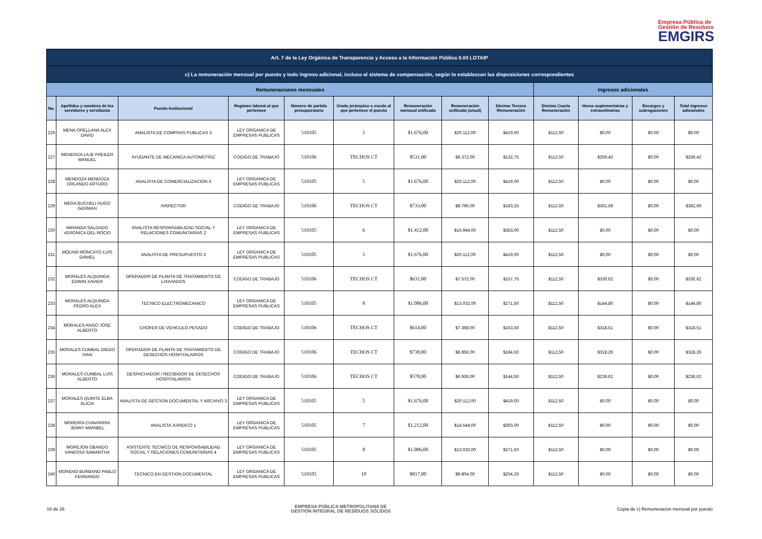Empresa Pública de
Gestión de Residuos
EMGIRS
| Art. 7 de la Ley Orgánica de Transparencia y Acceso a la Información Pública 0.00 LOTAIP | | | | | | | | | | | | |
| c) La remuneración mensual por puesto y todo ingreso adicional, incluso el sistema de compensación, según lo establezcan las disposiciones correspondientes | | | | | | | | | | | | |
| Remuneraciones mensuales | | | | | | | | | Ingresos adicionales | | | |
| No. | Apellidos y nombres de los servidores y servidoras | Puesto Institucional | Regimen laboral al que pertenece | Número de partida presupuestaria | Grado jerárquico o escala al que pertenece el puesto | Remuneración mensual unificada | Remuneración unificada (anual) | Décimo Tercera Remuneración | Décima Cuarta Remuneración | Horas suplementarias y extraordinarias | Encargos y subrogaciones | Total ingresos adicionales |
| 226 | MENA ORELLANA ALEX DAVID | ANALISTA DE COMPRAS PUBLICAS 3 | LEY ORGANICA DE EMPRESAS PUBLICAS | 510105 | 5 | $1.676,00 | $20.112,00 | $419,00 | $112,50 | $0,00 | $0,00 | $0,00 |
| 227 | MENDOZA LAJE FREILER MANUEL | AYUDANTE DE MECANICA AUTOMOTRIZ | CODIGO DE TRABAJO | 510106 | TECHOS CT | $531,00 | $6.372,00 | $132,75 | $112,50 | $259,42 | $0,00 | $259,42 |
| 228 | MENDOZA MENDOZA ORLANDO ARTURO | ANALISTA DE COMERCIALIZACION 3 | LEY ORGANICA DE EMPRESAS PUBLICAS | 510105 | 5 | $1.676,00 | $20.112,00 | $419,00 | $112,50 | $0,00 | $0,00 | $0,00 |
| 229 | MERA BUCHELI HUGO GERMAN | INSPECTOR | CODIGO DE TRABAJO | 510106 | TECHOS CT | $733,00 | $8.796,00 | $183,25 | $112,50 | $362,69 | $0,00 | $362,69 |
| 230 | MIRANDA SALGADO VERONICA DEL ROCIO | ANALISTA RESPONSABILIDAD SOCIAL Y RELACIONES COMUNITARIAS 2 | LEY ORGANICA DE EMPRESAS PUBLICAS | 510105 | 6 | $1.412,00 | $16.944,00 | $353,00 | $112,50 | $0,00 | $0,00 | $0,00 |
| 231 | MOLINA MONCAYO LUIS DANIEL | ANALISTA DE PRESUPUESTO 3 | LEY ORGANICA DE EMPRESAS PUBLICAS | 510105 | 5 | $1.676,00 | $20.112,00 | $419,00 | $112,50 | $0,00 | $0,00 | $0,00 |
| 232 | MORALES ALQUINGA EDWIN XAVIER | OPERADOR DE PLANTA DE TRATAMIENTO DE LIXIVIADOS | CODIGO DE TRABAJO | 510106 | TECHOS CT | $631,00 | $7.572,00 | $157,75 | $112,50 | $330,62 | $0,00 | $330,62 |
| 233 | MORALES ALQUINGA PEDRO ALEX | TECNICO ELECTROMECANICO | LEY ORGANICA DE EMPRESAS PUBLICAS | 510105 | 8 | $1.086,00 | $13.032,00 | $271,50 | $112,50 | $144,80 | $0,00 | $144,80 |
| 234 | MORALES ANGO JOSE ALBERTO | CHOFER DE VEHICULO PESADO | CODIGO DE TRABAJO | 510106 | TECHOS CT | $614,00 | $7.368,00 | $153,50 | $112,50 | $318,51 | $0,00 | $318,51 |
| 235 | MORALES CUMBAL DIEGO IVAN | OPERADOR DE PLANTA DE TRATAMIENTO DE DESECHOS HOSPITALARIOS | CODIGO DE TRABAJO | 510106 | TECHOS CT | $738,00 | $8.856,00 | $184,50 | $112,50 | $318,26 | $0,00 | $318,26 |
| 236 | MORALES CUMBAL LUIS ALBERTO | DESPACHADOR / RECIBIDOR DE DESECHOS HOSPITALARIOS | CODIGO DE TRABAJO | 510106 | TECHOS CT | $578,00 | $6.936,00 | $144,50 | $112,50 | $236,62 | $0,00 | $236,62 |
| 237 | MORALES QUINTE ELBA ALICIA | ANALISTA DE GESTION DOCUMENTAL Y ARCHIVO 3 | LEY ORGANICA DE EMPRESAS PUBLICAS | 510105 | 5 | $1.676,00 | $20.112,00 | $419,00 | $112,50 | $0,00 | $0,00 | $0,00 |
| 238 | MOREIRA CHAVARRIA JENNY MARIBEL | ANALISTA JURIDICO 1 | LEY ORGANICA DE EMPRESAS PUBLICAS | 510105 | 7 | $1.212,00 | $14.544,00 | $303,00 | $112,50 | $0,00 | $0,00 | $0,00 |
| 239 | MOREJON OBANDO VANESSA SAMANTHA | ASISTENTE TECNICO DE RESPONSABILIDAD SOCIAL Y RELACIONES COMUNITARIAS 4 | LEY ORGANICA DE EMPRESAS PUBLICAS | 510105 | 8 | $1.086,00 | $13.032,00 | $271,50 | $112,50 | $0,00 | $0,00 | $0,00 |
| 240 | MORENO BURBANO PABLO FERNANDO | TECNICO EN GESTION DOCUMENTAL | LEY ORGANICA DE EMPRESAS PUBLICAS | 510105 | 10 | $817,00 | $9.804,00 | $204,25 | $112,50 | $0,00 | $0,00 | $0,00 |
16 de 26 EMPRESA PÚBLICA METROPOLITANA DE
GESTIÓN INTEGRAL DE RESIDUOS SÓLIDOS Copia de c) Remuneracion mensual por puesto